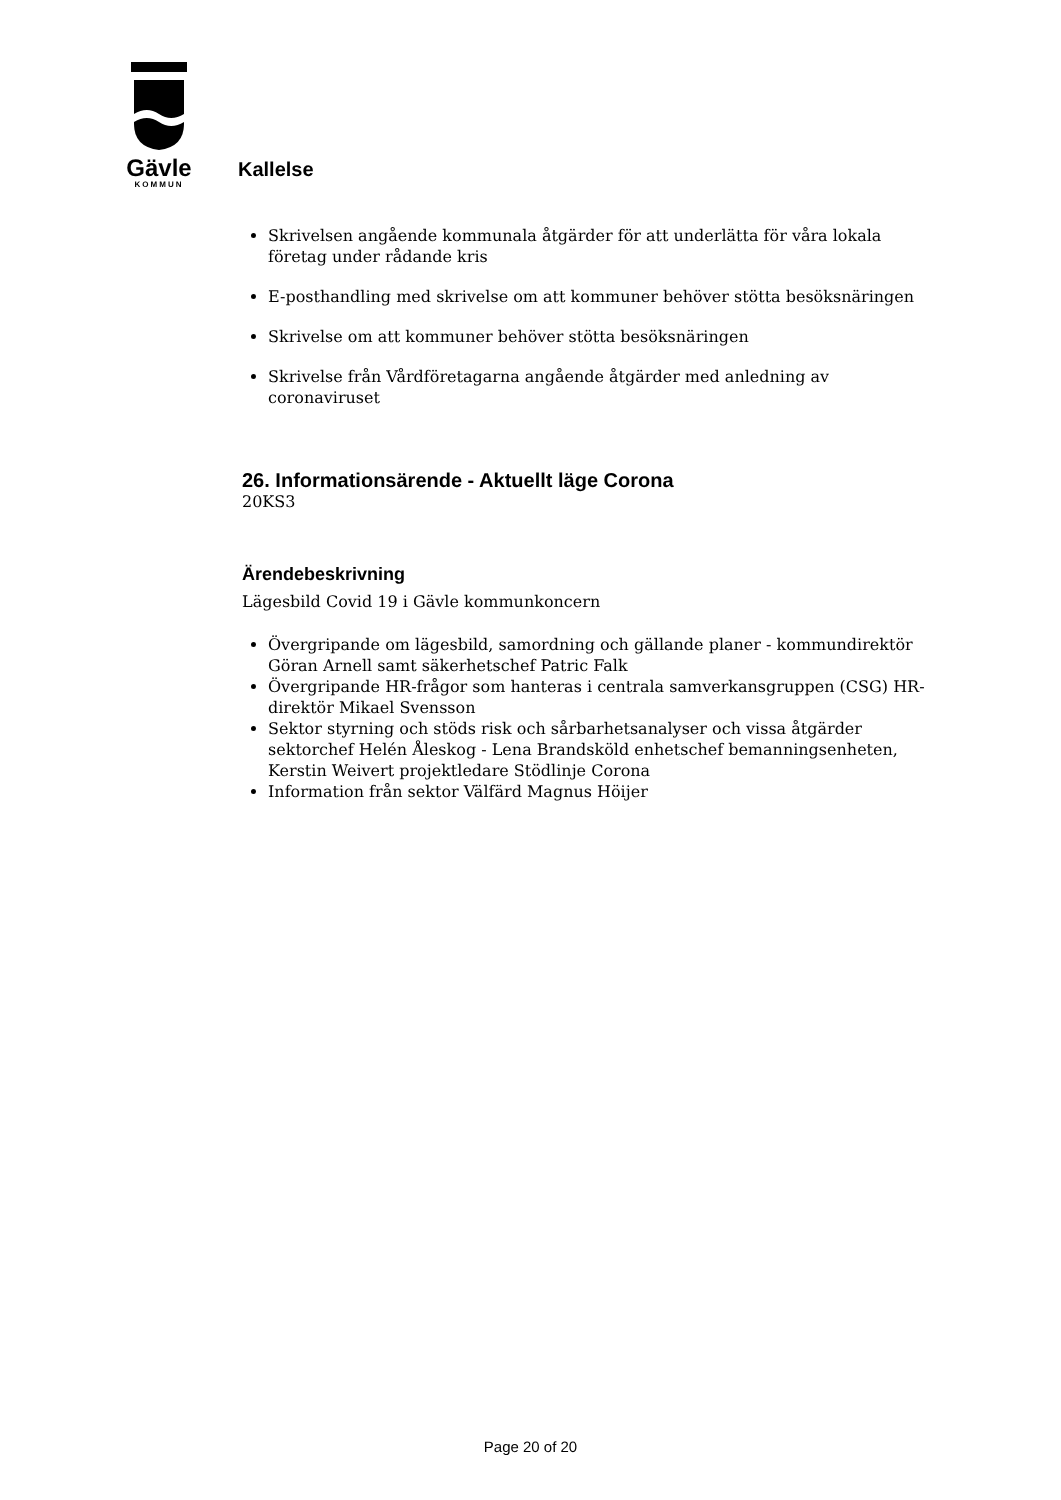Gävle
KOMMUN
Kallelse
Skrivelsen angående kommunala åtgärder för att underlätta för våra lokala företag under rådande kris
E-posthandling med skrivelse om att kommuner behöver stötta besöksnäringen
Skrivelse om att kommuner behöver stötta besöksnäringen
Skrivelse från Vårdföretagarna angående åtgärder med anledning av coronaviruset
26. Informationsärende - Aktuellt läge Corona
20KS3
Ärendebeskrivning
Lägesbild Covid 19 i Gävle kommunkoncern
Övergripande om lägesbild, samordning och gällande planer - kommundirektör Göran Arnell samt säkerhetschef Patric Falk
Övergripande HR-frågor som hanteras i centrala samverkansgruppen (CSG) HR-direktör Mikael Svensson
Sektor styrning och stöds risk och sårbarhetsanalyser och vissa åtgärder sektorchef Helén Åleskog - Lena Brandsköld enhetschef bemanningsenheten, Kerstin Weivert projektledare Stödlinje Corona
Information från sektor Välfärd Magnus Höijer
Page 20 of 20